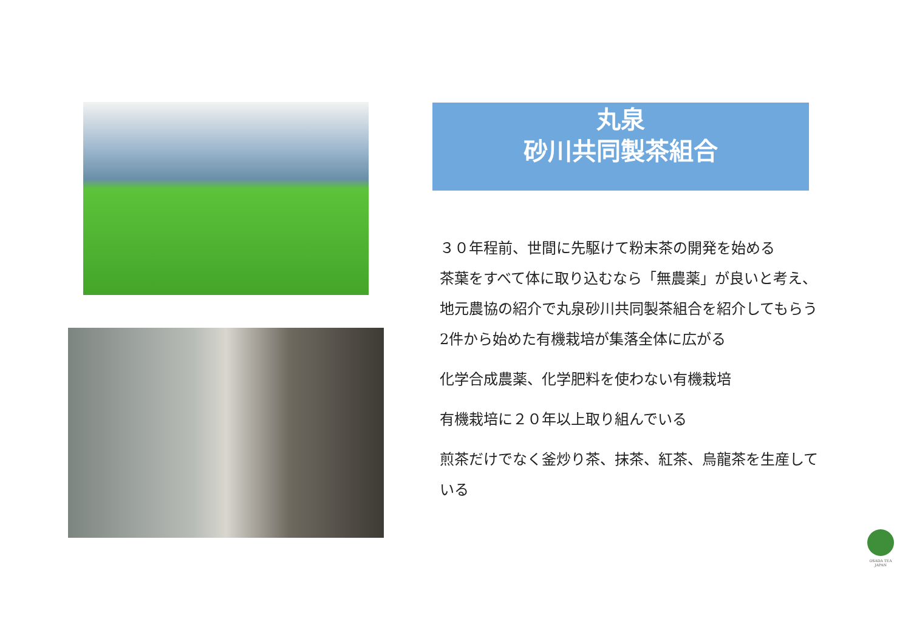丸泉
砂川共同製茶組合
３０年程前、世間に先駆けて粉末茶の開発を始める
茶葉をすべて体に取り込むなら「無農薬」が良いと考え、
地元農協の紹介で丸泉砂川共同製茶組合を紹介してもらう
2件から始めた有機栽培が集落全体に広がる
化学合成農薬、化学肥料を使わない有機栽培
有機栽培に２０年以上取り組んでいる
煎茶だけでなく釜炒り茶、抹茶、紅茶、烏龍茶を生産して
いる
OSADA TEA
JAPAN